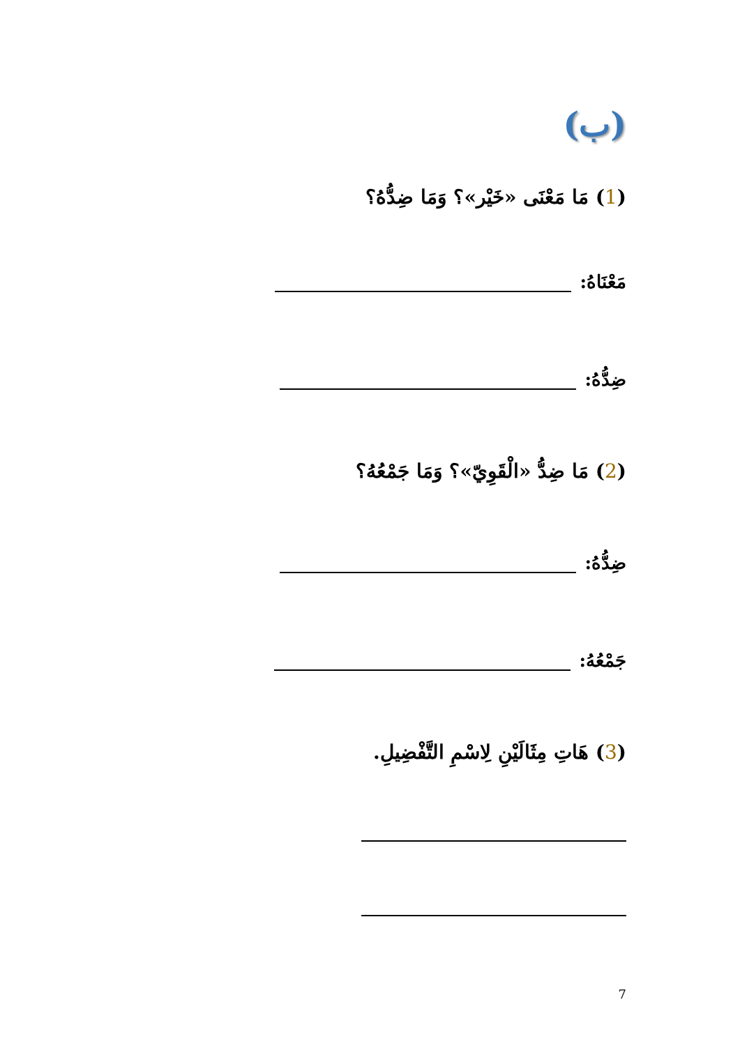(ب)
(1) مَا مَعْنَى «خَيْر»؟ وَمَا ضِدُّهُ؟
مَعْنَاهُ:
ضِدُّهُ:
(2) مَا ضِدُّ «الْقَوِيّ»؟ وَمَا جَمْعُهُ؟
ضِدُّهُ:
جَمْعُهُ:
(3) هَاتِ مِثَالَيْنِ لِاسْمِ التَّفْضِيلِ.
7